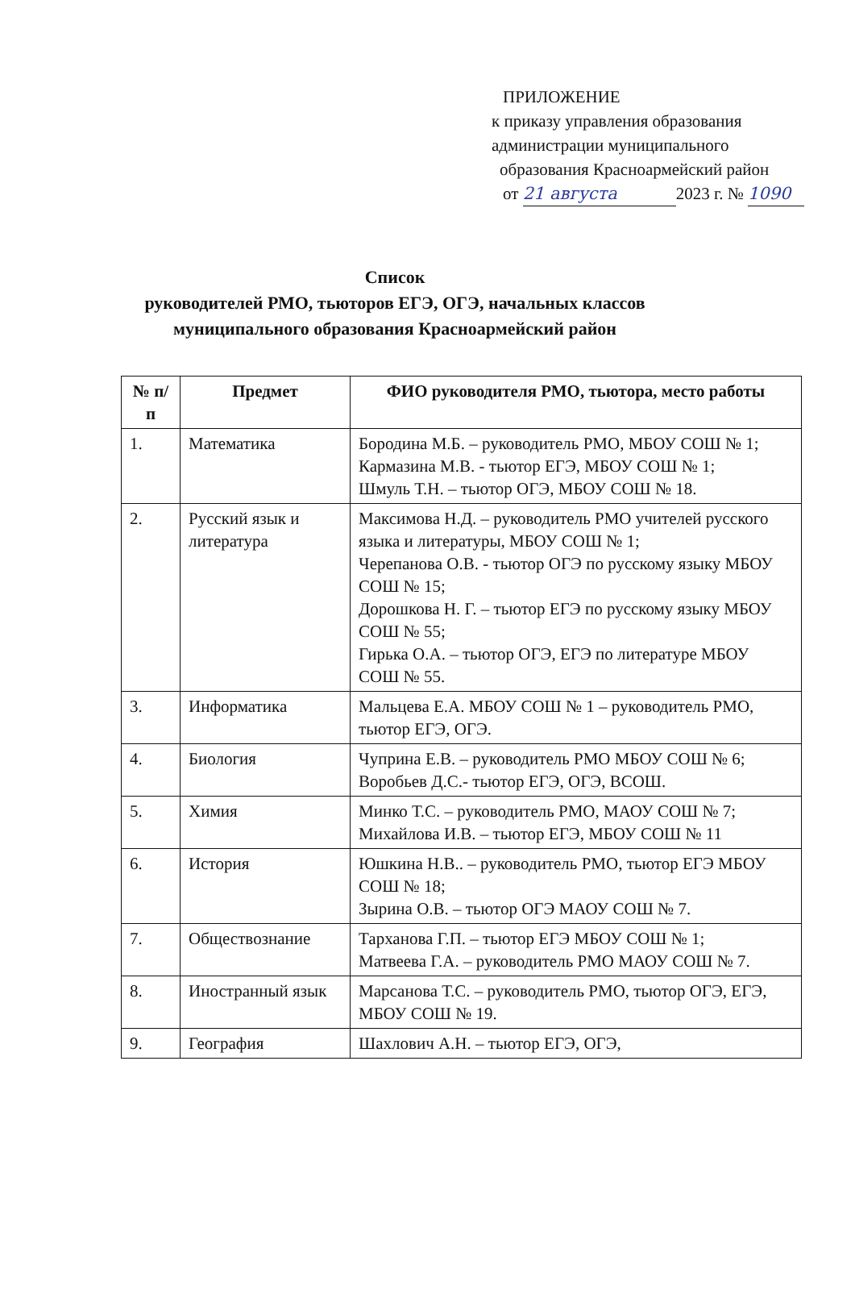ПРИЛОЖЕНИЕ
к приказу управления образования
администрации муниципального
образования Красноармейский район
от 21 августа 2023 г. № 1090
Список
руководителей РМО, тьюторов ЕГЭ, ОГЭ, начальных классов
муниципального образования Красноармейский район
| № п/п | Предмет | ФИО руководителя РМО, тьютора, место работы |
| --- | --- | --- |
| 1. | Математика | Бородина М.Б. – руководитель РМО, МБОУ СОШ № 1; Кармазина М.В. - тьютор ЕГЭ, МБОУ СОШ № 1; Шмуль Т.Н. – тьютор ОГЭ, МБОУ СОШ № 18. |
| 2. | Русский язык и литература | Максимова Н.Д. – руководитель РМО учителей русского языка и литературы, МБОУ СОШ № 1; Черепанова О.В. - тьютор ОГЭ по русскому языку МБОУ СОШ № 15; Дорошкова Н. Г. – тьютор ЕГЭ по русскому языку МБОУ СОШ № 55; Гирька О.А. – тьютор ОГЭ, ЕГЭ по литературе МБОУ СОШ № 55. |
| 3. | Информатика | Мальцева Е.А. МБОУ СОШ № 1 – руководитель РМО, тьютор ЕГЭ, ОГЭ. |
| 4. | Биология | Чуприна Е.В. – руководитель РМО МБОУ СОШ № 6; Воробьев Д.С.- тьютор ЕГЭ, ОГЭ, ВСОШ. |
| 5. | Химия | Минко Т.С. – руководитель РМО, МАОУ СОШ № 7; Михайлова И.В. – тьютор ЕГЭ, МБОУ СОШ № 11 |
| 6. | История | Юшкина Н.В.. – руководитель РМО, тьютор ЕГЭ МБОУ СОШ № 18; Зырина О.В. – тьютор ОГЭ МАОУ СОШ № 7. |
| 7. | Обществознание | Тарханова Г.П. – тьютор ЕГЭ МБОУ СОШ № 1; Матвеева Г.А. – руководитель РМО МАОУ СОШ № 7. |
| 8. | Иностранный язык | Марсанова Т.С. – руководитель РМО, тьютор ОГЭ, ЕГЭ, МБОУ СОШ № 19. |
| 9. | География | Шахлович А.Н. – тьютор ЕГЭ, ОГЭ, |